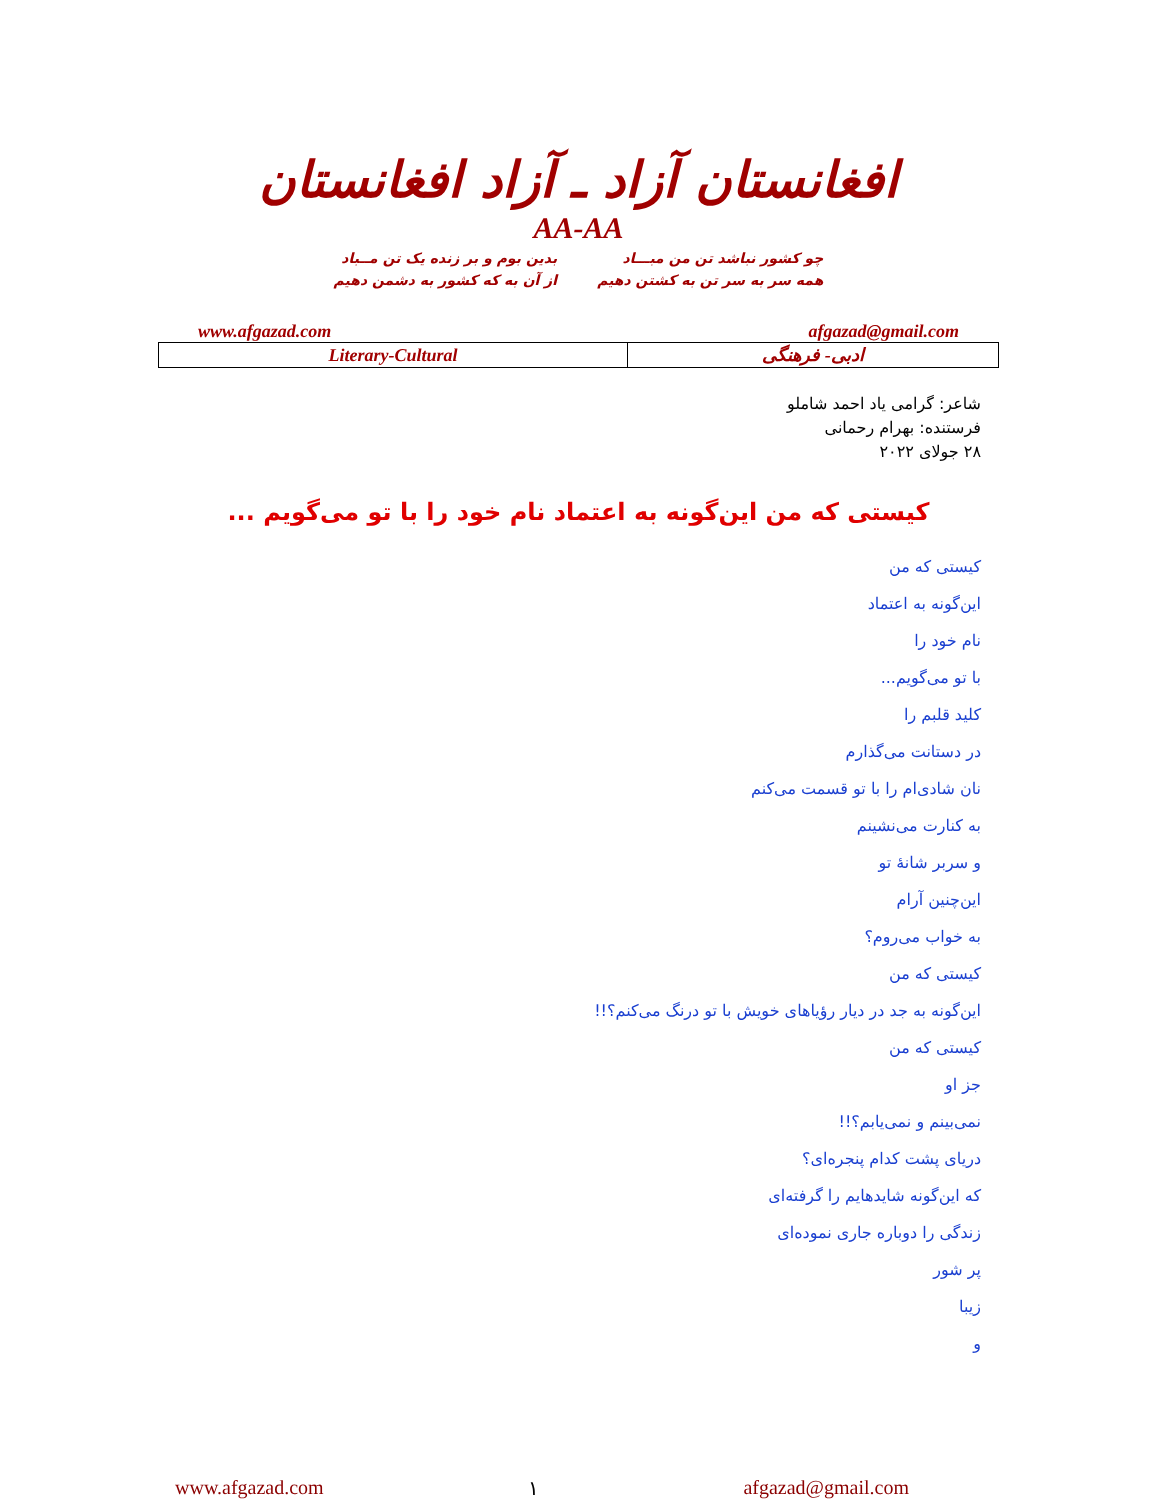افغانستان آزاد ـ آزاد افغانستان
AA-AA
چو کشور نباشد تن من مبـــاد
همه سر به سر تن به کشتن دهیم
بدین بوم و بر زنده یک تن مــباد
از آن به که کشور به دشمن دهیم
www.afgazad.com afgazad@gmail.com
| Literary-Cultural | ادبی- فرهنگی |
شاعر: گرامی یاد احمد شاملو
فرستنده: بهرام رحمانی
۲۸ جولای ۲۰۲۲
کیستی که من این‌گونه به اعتماد نام خود را با تو می‌گویم ...
کیستی که من
این‌گونه به اعتماد
نام خود را
با تو می‌گویم...
کلید قلبم را
در دستانت می‌گذارم
نان شادی‌ام را با تو قسمت می‌کنم
به کنارت می‌نشینم
و سربر شانهٔ تو
این‌چنین آرام
به خواب می‌روم؟
کیستی که من
این‌گونه به جد در دیار رؤیاهای خویش با تو درنگ می‌کنم؟!!
کیستی که من
جز او
نمی‌بینم و نمی‌یابم؟!!
دریای پشت کدام پنجره‌ای؟
که این‌گونه شایدهایم را گرفته‌ای
زندگی را دوباره جاری نموده‌ای
پر شور
زیبا
و
www.afgazad.com ۱ afgazad@gmail.com